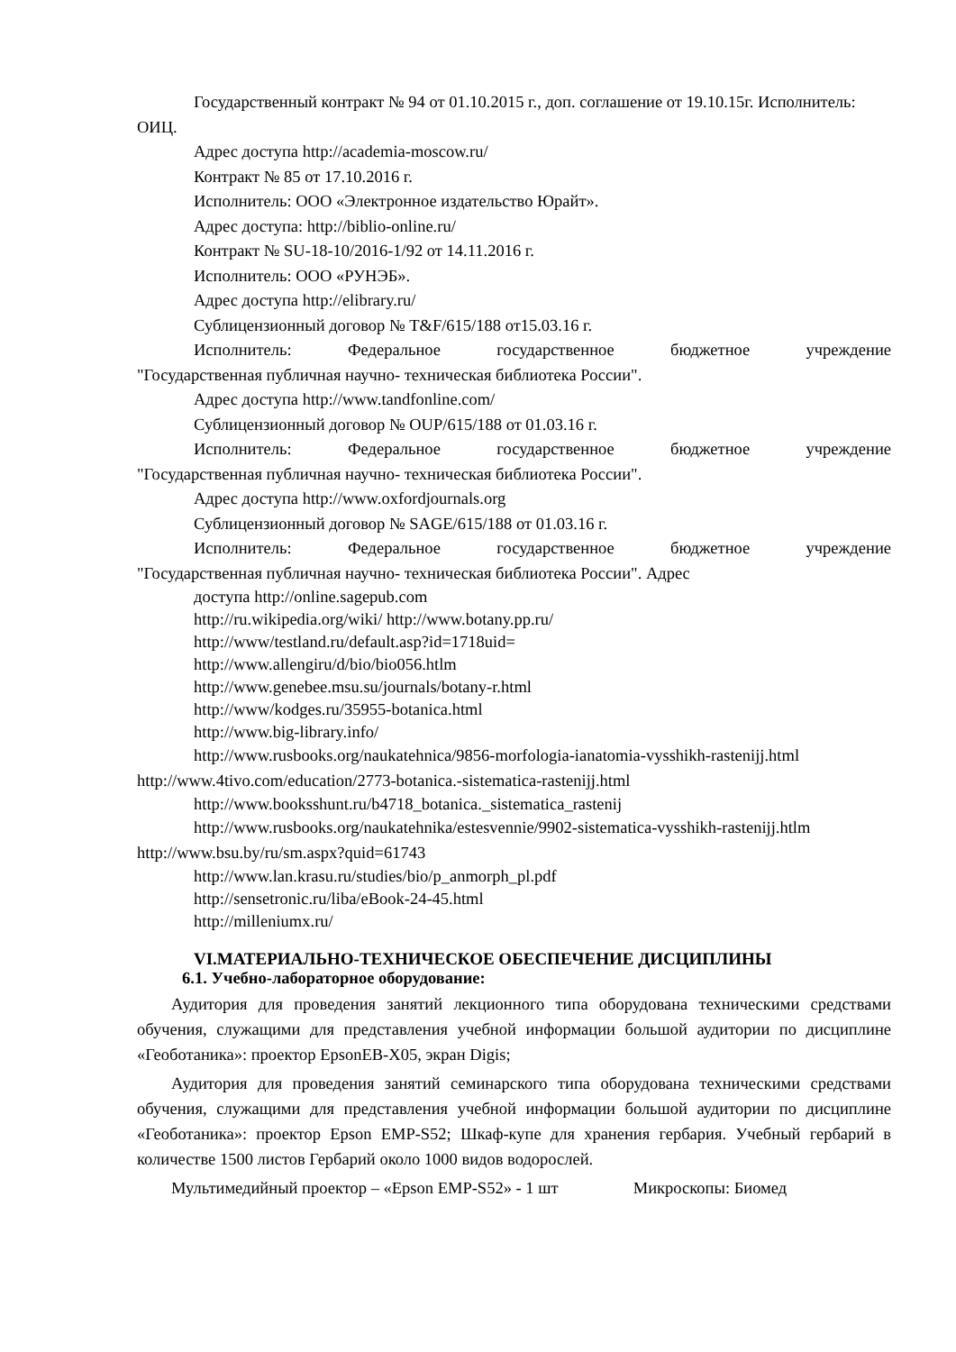Государственный контракт № 94 от 01.10.2015 г., доп. соглашение от 19.10.15г. Исполнитель: ОИЦ.
Адрес доступа http://academia-moscow.ru/
Контракт № 85 от 17.10.2016 г.
Исполнитель: ООО «Электронное издательство Юрайт».
Адрес доступа: http://biblio-online.ru/
Контракт № SU-18-10/2016-1/92 от 14.11.2016 г.
Исполнитель: ООО «РУНЭБ».
Адрес доступа http://elibrary.ru/
Сублицензионный договор № T&F/615/188 от15.03.16 г.
Исполнитель: Федеральное государственное бюджетное учреждение
"Государственная публичная научно- техническая библиотека России".
Адрес доступа http://www.tandfonline.com/
Сублицензионный договор № OUP/615/188 от 01.03.16 г.
Исполнитель: Федеральное государственное бюджетное учреждение
"Государственная публичная научно- техническая библиотека России".
Адрес доступа http://www.oxfordjournals.org
Сублицензионный договор № SAGE/615/188 от 01.03.16 г.
Исполнитель: Федеральное государственное бюджетное учреждение
"Государственная публичная научно- техническая библиотека России". Адрес
доступа http://online.sagepub.com
http://ru.wikipedia.org/wiki/ http://www.botany.pp.ru/
http://www/testland.ru/default.asp?id=1718uid=
http://www.allengiru/d/bio/bio056.htlm
http://www.genebee.msu.su/journals/botany-r.html
http://www/kodges.ru/35955-botanica.html
http://www.big-library.info/
http://www.rusbooks.org/naukatehnica/9856-morfologia-ianatomia-vysshikh-rastenijj.html http://www.4tivo.com/education/2773-botanica.-sistematica-rastenijj.html
http://www.booksshunt.ru/b4718_botanica._sistematica_rastenij
http://www.rusbooks.org/naukatehnika/estesvennie/9902-sistematica-vysshikh-rastenijj.htlm http://www.bsu.by/ru/sm.aspx?quid=61743
http://www.lan.krasu.ru/studies/bio/p_anmorph_pl.pdf
http://sensetronic.ru/liba/eBook-24-45.html
http://milleniumx.ru/
VI.МАТЕРИАЛЬНО-ТЕХНИЧЕСКОЕ ОБЕСПЕЧЕНИЕ ДИСЦИПЛИНЫ
6.1. Учебно-лабораторное оборудование:
Аудитория для проведения занятий лекционного типа оборудована техническими средствами обучения, служащими для представления учебной информации большой аудитории по дисциплине «Геоботаника»: проектор EpsonEB-X05, экран Digis;
Аудитория для проведения занятий семинарского типа оборудована техническими средствами обучения, служащими для представления учебной информации большой аудитории по дисциплине «Геоботаника»: проектор Epson EMP-S52; Шкаф-купе для хранения гербария. Учебный гербарий в количестве 1500 листов Гербарий около 1000 видов водорослей.
Мультимедийный проектор – «Epson EMP-S52» - 1 шт Микроскопы: Биомед